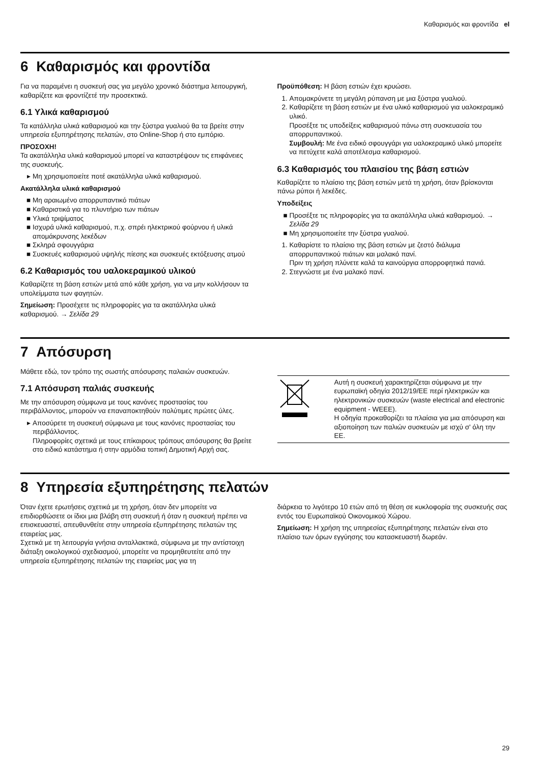Καθαρισμός και φροντίδα el
6 Καθαρισμός και φροντίδα
Για να παραμένει η συσκευή σας για μεγάλο χρονικό διάστημα λειτουργική, καθαρίζετε και φροντίζετέ την προσεκτικά.
6.1 Υλικά καθαρισμού
Τα κατάλληλα υλικά καθαρισμού και την ξύστρα γυαλιού θα τα βρείτε στην υπηρεσία εξυπηρέτησης πελατών, στο Online-Shop ή στο εμπόριο.
ΠΡΟΣΟΧΗ!
Τα ακατάλληλα υλικά καθαρισμού μπορεί να καταστρέψουν τις επιφάνειες της συσκευής.
Μη χρησιμοποιείτε ποτέ ακατάλληλα υλικά καθαρισμού.
Ακατάλληλα υλικά καθαρισμού
Μη αραιωμένο απορρυπαντικό πιάτων
Καθαριστικά για το πλυντήριο των πιάτων
Υλικά τριψίματος
Ισχυρά υλικά καθαρισμού, π.χ. σπρέι ηλεκτρικού φούρνου ή υλικά απομάκρυνσης λεκέδων
Σκληρά σφουγγάρια
Συσκευές καθαρισμού υψηλής πίεσης και συσκευές εκτόξευσης ατμού
6.2 Καθαρισμός του υαλοκεραμικού υλικού
Καθαρίζετε τη βάση εστιών μετά από κάθε χρήση, για να μην κολλήσουν τα υπολείμματα των φαγητών.
Σημείωση: Προσέχετε τις πληροφορίες για τα ακατάλληλα υλικά καθαρισμού. → Σελίδα 29
Προϋπόθεση: Η βάση εστιών έχει κρυώσει.
1. Απομακρύνετε τη μεγάλη ρύπανση με μια ξύστρα γυαλιού.
2. Καθαρίζετε τη βάση εστιών με ένα υλικό καθαρισμού για υαλοκεραμικό υλικό.
Προσέξτε τις υποδείξεις καθαρισμού πάνω στη συσκευασία του απορρυπαντικού.
Συμβουλή: Με ένα ειδικό σφουγγάρι για υαλοκεραμικό υλικό μπορείτε να πετύχετε καλά αποτέλεσμα καθαρισμού.
6.3 Καθαρισμός του πλαισίου της βάση εστιών
Καθαρίζετε το πλαίσιο της βάση εστιών μετά τη χρήση, όταν βρίσκονται πάνω ρύποι ή λεκέδες.
Υποδείξεις
Προσέξτε τις πληροφορίες για τα ακατάλληλα υλικά καθαρισμού. → Σελίδα 29
Μη χρησιμοποιείτε την ξύστρα γυαλιού.
1. Καθαρίστε το πλαίσιο της βάση εστιών με ζεστό διάλυμα απορρυπαντικού πιάτων και μαλακό πανί.
Πριν τη χρήση πλύνετε καλά τα καινούργια απορροφητικά πανιά.
2. Στεγνώστε με ένα μαλακό πανί.
7 Απόσυρση
Μάθετε εδώ, τον τρόπο της σωστής απόσυρσης παλαιών συσκευών.
7.1 Απόσυρση παλιάς συσκευής
Με την απόσυρση σύμφωνα με τους κανόνες προστασίας του περιβάλλοντος, μπορούν να επαναποκτηθούν πολύτιμες πρώτες ύλες.
Αποσύρετε τη συσκευή σύμφωνα με τους κανόνες προστασίας του περιβάλλοντος.
Πληροφορίες σχετικά με τους επίκαιρους τρόπους απόσυρσης θα βρείτε στο ειδικό κατάστημα ή στην αρμόδια τοπική Δημοτική Αρχή σας.
| | Αυτή η συσκευή χαρακτηρίζεται σύμφωνα με την ευρωπαϊκή οδηγία 2012/19/ΕΕ περί ηλεκτρικών και ηλεκτρονικών συσκευών (waste electrical and electronic equipment - WEEE). Η οδηγία προκαθορίζει τα πλαίσια για μια απόσυρση και αξιοποίηση των παλιών συσκευών με ισχύ σ' όλη την ΕΕ. |
8 Υπηρεσία εξυπηρέτησης πελατών
Όταν έχετε ερωτήσεις σχετικά με τη χρήση, όταν δεν μπορείτε να επιδιορθώσετε οι ίδιοι μια βλάβη στη συσκευή ή όταν η συσκευή πρέπει να επισκευαστεί, απευθυνθείτε στην υπηρεσία εξυπηρέτησης πελατών της εταιρείας μας.
Σχετικά με τη λειτουργία γνήσια ανταλλακτικά, σύμφωνα με την αντίστοιχη διάταξη οικολογικού σχεδιασμού, μπορείτε να προμηθευτείτε από την υπηρεσία εξυπηρέτησης πελατών της εταιρείας μας για τη
διάρκεια το λιγότερο 10 ετών από τη θέση σε κυκλοφορία της συσκευής σας εντός του Ευρωπαϊκού Οικονομικού Χώρου.
Σημείωση: Η χρήση της υπηρεσίας εξυπηρέτησης πελατών είναι στο πλαίσιο των όρων εγγύησης του κατασκευαστή δωρεάν.
29